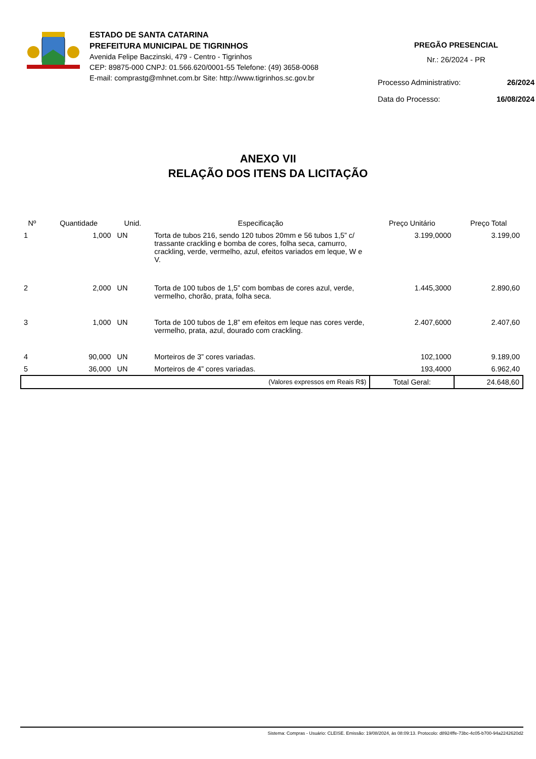ESTADO DE SANTA CATARINA
PREFEITURA MUNICIPAL DE TIGRINHOS
Avenida Felipe Baczinski, 479 - Centro - Tigrinhos
CEP: 89875-000 CNPJ: 01.566.620/0001-55 Telefone: (49) 3658-0068
E-mail: comprastg@mhnet.com.br Site: http://www.tigrinhos.sc.gov.br
PREGÃO PRESENCIAL
Nr.: 26/2024 - PR
Processo Administrativo: 26/2024
Data do Processo: 16/08/2024
ANEXO VII
RELAÇÃO DOS ITENS DA LICITAÇÃO
| Nº | Quantidade | Unid. | Especificação | Preço Unitário | Preço Total |
| --- | --- | --- | --- | --- | --- |
| 1 | 1,000 | UN | Torta de tubos 216, sendo 120 tubos 20mm e 56 tubos 1,5” c/ trassante crackling e bomba de cores, folha seca, camurro, crackling, verde, vermelho, azul, efeitos variados em leque, W e V. | 3.199,0000 | 3.199,00 |
| 2 | 2,000 | UN | Torta de 100 tubos de 1,5” com bombas de cores azul, verde, vermelho, chorão, prata, folha seca. | 1.445,3000 | 2.890,60 |
| 3 | 1,000 | UN | Torta de 100 tubos de 1,8” em efeitos em leque nas cores verde, vermelho, prata, azul, dourado com crackling. | 2.407,6000 | 2.407,60 |
| 4 | 90,000 | UN | Morteiros de 3” cores variadas. | 102,1000 | 9.189,00 |
| 5 | 36,000 | UN | Morteiros de 4” cores variadas. | 193,4000 | 6.962,40 |
| (Valores expressos em Reais R$) | | | | Total Geral: | 24.648,60 |
Sistema: Compras - Usuário: CLEISE. Emissão: 19/08/2024, às 08:09:13. Protocolo: d8924ffe-73bc-4c05-b700-94a2242620d2